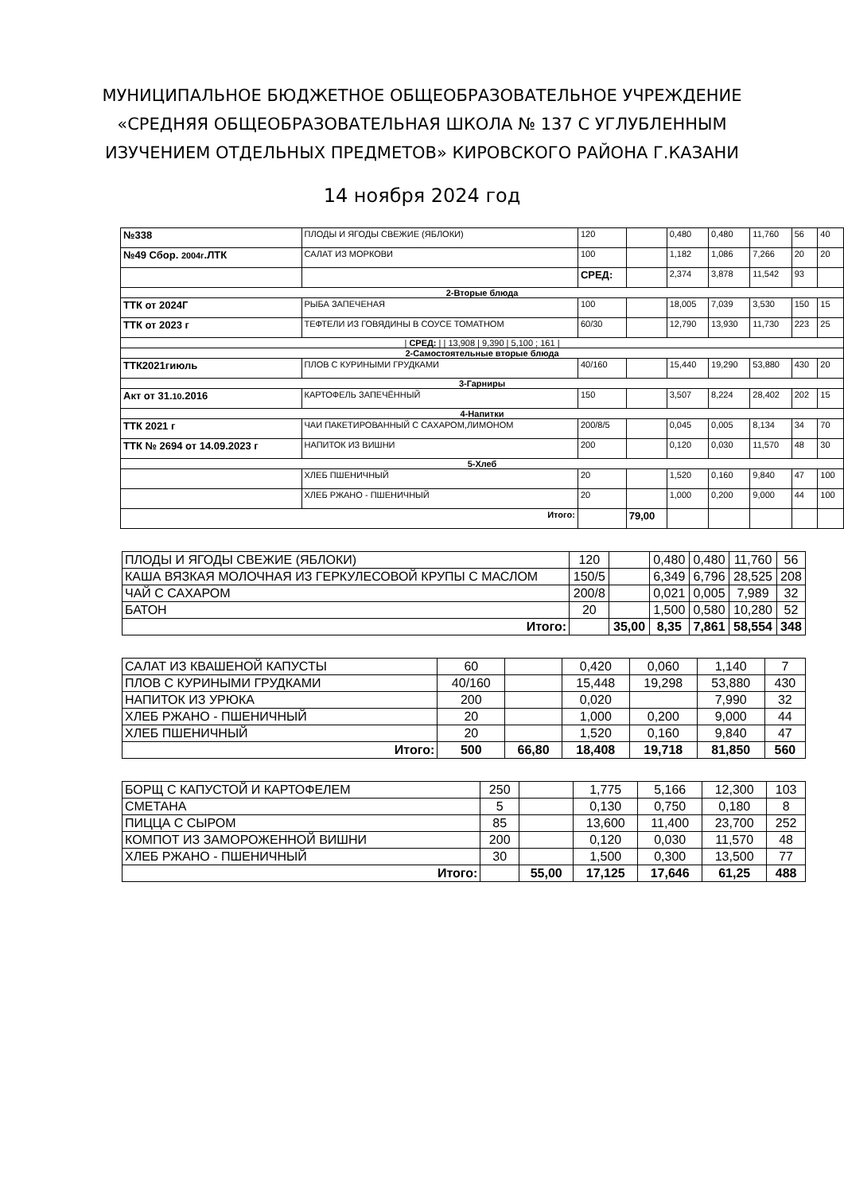МУНИЦИПАЛЬНОЕ БЮДЖЕТНОЕ ОБЩЕОБРАЗОВАТЕЛЬНОЕ УЧРЕЖДЕНИЕ
«СРЕДНЯЯ ОБЩЕОБРАЗОВАТЕЛЬНАЯ ШКОЛА № 137 С УГЛУБЛЕННЫМ
ИЗУЧЕНИЕМ ОТДЕЛЬНЫХ ПРЕДМЕТОВ» КИРОВСКОГО РАЙОНА Г.КАЗАНИ
14 ноября 2024 год
| №338 | ПЛОДЫ И ЯГОДЫ СВЕЖИЕ (ЯБЛОКИ) | 120 | | 0,480 | 0,480 | 11,760 | 56 | 40 |
| №49 Сбор. 2004г .ЛТК | САЛАТ ИЗ МОРКОВИ | 100 | | 1,182 | 1,086 | 7,266 | 20 | 20 |
| | | СРЕД: | | 2,374 | 3,878 | 11,542 | 93 | |
| 2-Вторые блюда | | | | | | | | |
| ТТК от 2024Г | РЫБА ЗАПЕЧЕНАЯ | 100 | | 18,005 | 7,039 | 3,530 | 150 | 15 |
| ТТК от 2023 г | ТЕФТЕЛИ ИЗ ГОВЯДИНЫ В СОУСЕ ТОМАТНОМ | 60/30 | | 12,790 | 13,930 | 11,730 | 223 | 25 |
| / СРЕД: / / 13,908 / 9,390 / 5,100 ; 161 / | | | | | | | | |
| 2-Самостоятельные вторые блюда | | | | | | | | |
| ТТК2021гиюль | ПЛОВ С КУРИНЫМИ ГРУДКАМИ | 40/160 | | 15,440 | 19,290 | 53,880 | 430 | 20 |
| 3-Гарниры | | | | | | | | |
| Акт от 31. 10 .2016 | КАРТОФЕЛЬ ЗАПЕЧЁННЫЙ | 150 | | 3,507 | 8,224 | 28,402 | 202 | 15 |
| 4-Напитки | | | | | | | | |
| ТТК 2021 г | ЧАИ ПАКЕТИРОВАННЫЙ С САХАРОМ,ЛИМОНОМ | 200/8/5 | | 0,045 | 0,005 | 8,134 | 34 | 70 |
| ТТК № 2694 от 14.09.2023 г | НАПИТОК ИЗ ВИШНИ | 200 | | 0,120 | 0,030 | 11,570 | 48 | 30 |
| 5-Хлеб | | | | | | | | |
| | ХЛЕБ ПШЕНИЧНЫЙ | 20 | | 1,520 | 0,160 | 9,840 | 47 | 100 |
| | ХЛЕБ РЖАНО - ПШЕНИЧНЫЙ | 20 | | 1,000 | 0,200 | 9,000 | 44 | 100 |
| Итого: | | | 79,00 | | | | | |
| ПЛОДЫ И ЯГОДЫ СВЕЖИЕ (ЯБЛОКИ) | 120 | | 0,480 | 0,480 | 11,760 | 56 |
| КАША ВЯЗКАЯ МОЛОЧНАЯ ИЗ ГЕРКУЛЕСОВОЙ КРУПЫ С МАСЛОМ | 150/5 | | 6,349 | 6,796 | 28,525 | 208 |
| ЧАЙ С САХАРОМ | 200/8 | | 0,021 | 0,005 | 7,989 | 32 |
| БАТОН | 20 | | 1,500 | 0,580 | 10,280 | 52 |
| Итого: | | 35,00 | 8,35 | 7,861 | 58,554 | 348 |
| САЛАТ ИЗ КВАШЕНОЙ КАПУСТЫ | 60 | | 0,420 | 0,060 | 1,140 | 7 |
| ПЛОВ С КУРИНЫМИ ГРУДКАМИ | 40/160 | | 15,448 | 19,298 | 53,880 | 430 |
| НАПИТОК ИЗ УРЮКА | 200 | | 0,020 | | 7,990 | 32 |
| ХЛЕБ РЖАНО - ПШЕНИЧНЫЙ | 20 | | 1,000 | 0,200 | 9,000 | 44 |
| ХЛЕБ ПШЕНИЧНЫЙ | 20 | | 1,520 | 0,160 | 9,840 | 47 |
| Итого: | 500 | 66,80 | 18,408 | 19,718 | 81,850 | 560 |
| БОРЩ С КАПУСТОЙ И КАРТОФЕЛЕМ | 250 | | 1,775 | 5,166 | 12,300 | 103 |
| СМЕТАНА | 5 | | 0,130 | 0,750 | 0,180 | 8 |
| ПИЦЦА С СЫРОМ | 85 | | 13,600 | 11,400 | 23,700 | 252 |
| КОМПОТ ИЗ ЗАМОРОЖЕННОЙ ВИШНИ | 200 | | 0,120 | 0,030 | 11,570 | 48 |
| ХЛЕБ РЖАНО - ПШЕНИЧНЫЙ | 30 | | 1,500 | 0,300 | 13,500 | 77 |
| Итого: | | 55,00 | 17,125 | 17,646 | 61,25 | 488 |